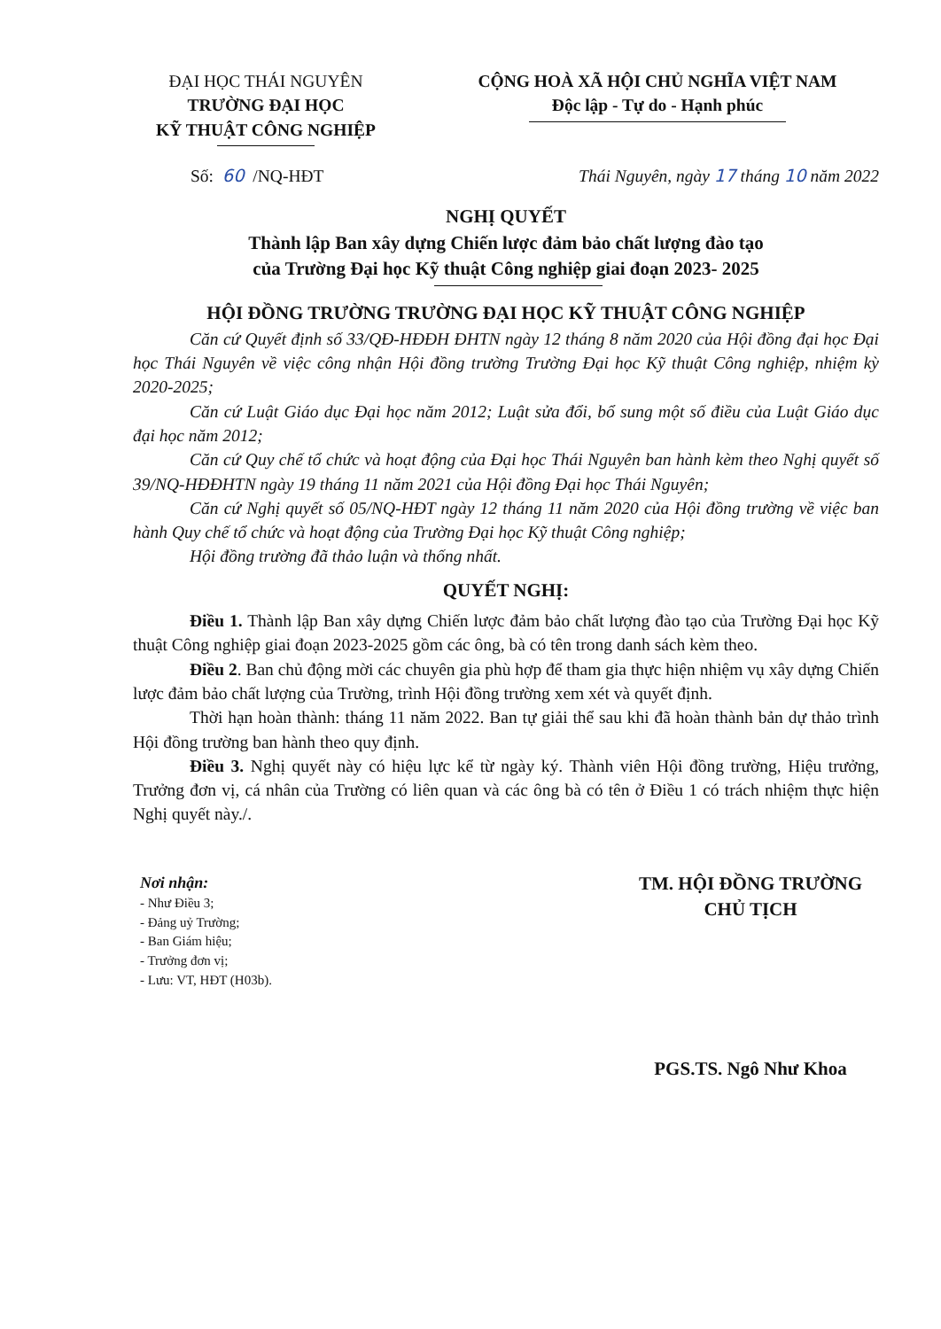ĐẠI HỌC THÁI NGUYÊN
TRƯỜNG ĐẠI HỌC
KỸ THUẬT CÔNG NGHIỆP
CỘNG HOÀ XÃ HỘI CHỦ NGHĨA VIỆT NAM
Độc lập - Tự do - Hạnh phúc
Số: 60 /NQ-HĐT Thái Nguyên, ngày 17 tháng 10 năm 2022
NGHỊ QUYẾT
Thành lập Ban xây dựng Chiến lược đảm bảo chất lượng đào tạo
của Trường Đại học Kỹ thuật Công nghiệp giai đoạn 2023- 2025
HỘI ĐỒNG TRƯỜNG TRƯỜNG ĐẠI HỌC KỸ THUẬT CÔNG NGHIỆP
Căn cứ Quyết định số 33/QĐ-HĐĐH ĐHTN ngày 12 tháng 8 năm 2020 của Hội đồng đại học Đại học Thái Nguyên về việc công nhận Hội đồng trường Trường Đại học Kỹ thuật Công nghiệp, nhiệm kỳ 2020-2025;
Căn cứ Luật Giáo dục Đại học năm 2012; Luật sửa đổi, bổ sung một số điều của Luật Giáo dục đại học năm 2012;
Căn cứ Quy chế tổ chức và hoạt động của Đại học Thái Nguyên ban hành kèm theo Nghị quyết số 39/NQ-HĐĐHTN ngày 19 tháng 11 năm 2021 của Hội đồng Đại học Thái Nguyên;
Căn cứ Nghị quyết số 05/NQ-HĐT ngày 12 tháng 11 năm 2020 của Hội đồng trường về việc ban hành Quy chế tổ chức và hoạt động của Trường Đại học Kỹ thuật Công nghiệp;
Hội đồng trường đã thảo luận và thống nhất.
QUYẾT NGHỊ:
Điều 1. Thành lập Ban xây dựng Chiến lược đảm bảo chất lượng đào tạo của Trường Đại học Kỹ thuật Công nghiệp giai đoạn 2023-2025 gồm các ông, bà có tên trong danh sách kèm theo.
Điều 2. Ban chủ động mời các chuyên gia phù hợp để tham gia thực hiện nhiệm vụ xây dựng Chiến lược đảm bảo chất lượng của Trường, trình Hội đồng trường xem xét và quyết định.
Thời hạn hoàn thành: tháng 11 năm 2022. Ban tự giải thể sau khi đã hoàn thành bản dự thảo trình Hội đồng trường ban hành theo quy định.
Điều 3. Nghị quyết này có hiệu lực kể từ ngày ký. Thành viên Hội đồng trường, Hiệu trưởng, Trưởng đơn vị, cá nhân của Trường có liên quan và các ông bà có tên ở Điều 1 có trách nhiệm thực hiện Nghị quyết này./.
Nơi nhận:
- Như Điều 3;
- Đảng uỷ Trường;
- Ban Giám hiệu;
- Trưởng đơn vị;
- Lưu: VT, HĐT (H03b).
TM. HỘI ĐỒNG TRƯỜNG
CHỦ TỊCH
PGS.TS. Ngô Như Khoa